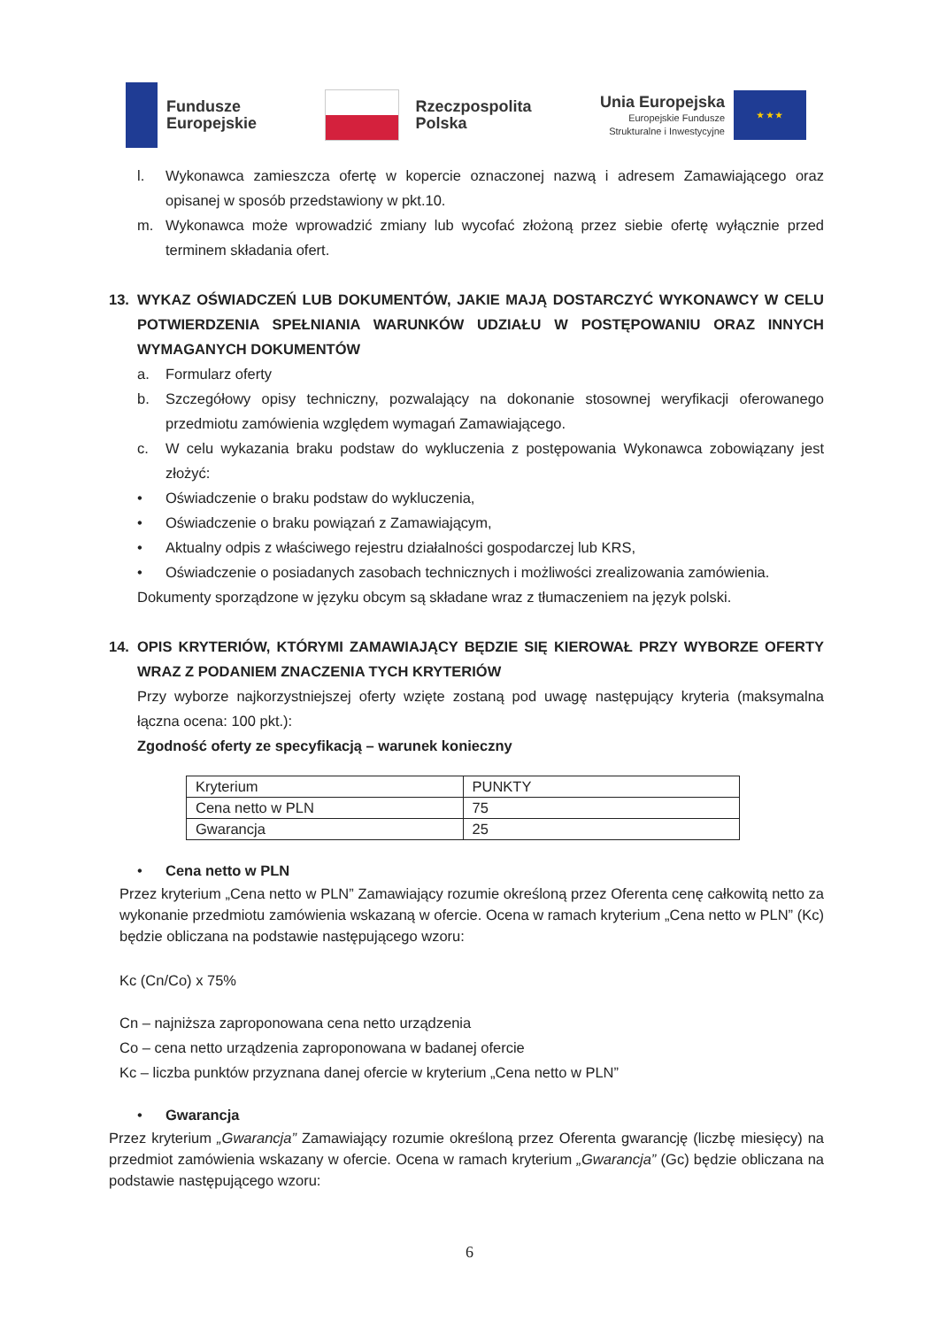Fundusze
Europejskie
Rzeczpospolita
Polska
Unia Europejska
Europejskie Fundusze
Strukturalne i Inwestycyjne
★ ★ ★
l. Wykonawca zamieszcza ofertę w kopercie oznaczonej nazwą i adresem Zamawiającego oraz opisanej w sposób przedstawiony w pkt.10.
m. Wykonawca może wprowadzić zmiany lub wycofać złożoną przez siebie ofertę wyłącznie przed terminem składania ofert.
13.
WYKAZ OŚWIADCZEŃ LUB DOKUMENTÓW, JAKIE MAJĄ DOSTARCZYĆ WYKONAWCY W CELU POTWIERDZENIA SPEŁNIANIA WARUNKÓW UDZIAŁU W POSTĘPOWANIU ORAZ INNYCH WYMAGANYCH DOKUMENTÓW
a. Formularz oferty
b. Szczegółowy opisy techniczny, pozwalający na dokonanie stosownej weryfikacji oferowanego przedmiotu zamówienia względem wymagań Zamawiającego.
c. W celu wykazania braku podstaw do wykluczenia z postępowania Wykonawca zobowiązany jest złożyć:
• Oświadczenie o braku podstaw do wykluczenia,
• Oświadczenie o braku powiązań z Zamawiającym,
• Aktualny odpis z właściwego rejestru działalności gospodarczej lub KRS,
• Oświadczenie o posiadanych zasobach technicznych i możliwości zrealizowania zamówienia.
Dokumenty sporządzone w języku obcym są składane wraz z tłumaczeniem na język polski.
14.
OPIS KRYTERIÓW, KTÓRYMI ZAMAWIAJĄCY BĘDZIE SIĘ KIEROWAŁ PRZY WYBORZE OFERTY WRAZ Z PODANIEM ZNACZENIA TYCH KRYTERIÓW
Przy wyborze najkorzystniejszej oferty wzięte zostaną pod uwagę następujący kryteria (maksymalna łączna ocena: 100 pkt.):
Zgodność oferty ze specyfikacją – warunek konieczny
| Kryterium | PUNKTY |
| Cena netto w PLN | 75 |
| Gwarancja | 25 |
• Cena netto w PLN
Przez kryterium „Cena netto w PLN” Zamawiający rozumie określoną przez Oferenta cenę całkowitą netto za wykonanie przedmiotu zamówienia wskazaną w ofercie. Ocena w ramach kryterium „Cena netto w PLN” (Kc) będzie obliczana na podstawie następującego wzoru:
Kc (Cn/Co) x 75%
Cn – najniższa zaproponowana cena netto urządzenia
Co – cena netto urządzenia zaproponowana w badanej ofercie
Kc – liczba punktów przyznana danej ofercie w kryterium „Cena netto w PLN”
• Gwarancja
Przez kryterium „Gwarancja” Zamawiający rozumie określoną przez Oferenta gwarancję (liczbę miesięcy) na przedmiot zamówienia wskazany w ofercie. Ocena w ramach kryterium „Gwarancja” (Gc) będzie obliczana na podstawie następującego wzoru:
6